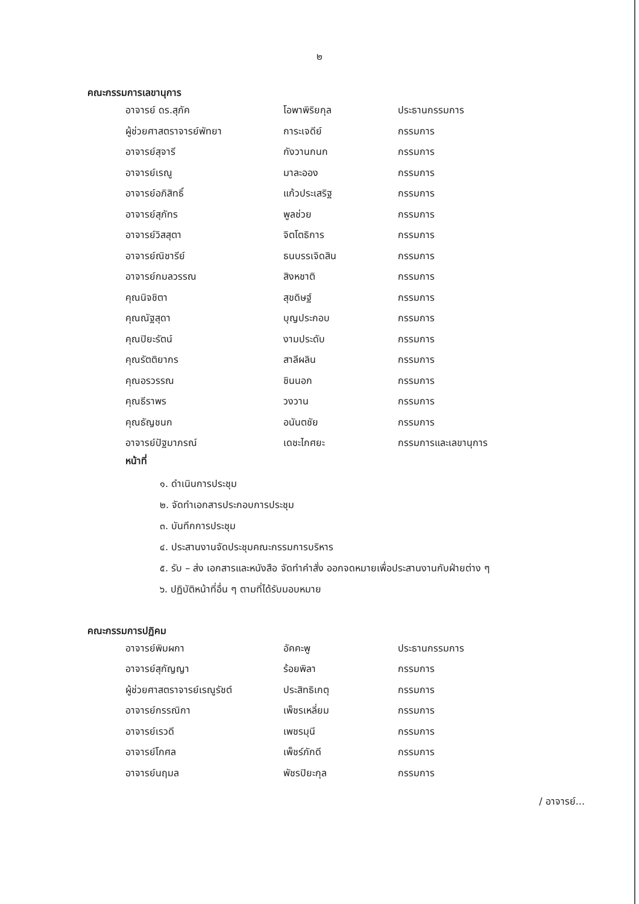๒
คณะกรรมการเลขานุการ
| อาจารย์ ดร.สุภัค | โอพาพิริยกุล | ประธานกรรมการ |
| ผู้ช่วยศาสตราจารย์พัทยา | การะเจดีย์ | กรรมการ |
| อาจารย์สุจารี | กังวานกนก | กรรมการ |
| อาจารย์เรณู | มาละออง | กรรมการ |
| อาจารย์อภิสิทธิ์ | แก้วประเสริฐ | กรรมการ |
| อาจารย์สุภัทร | พูลช่วย | กรรมการ |
| อาจารย์วิสสุตา | จิตโตธิการ | กรรมการ |
| อาจารย์ณิชารีย์ | ธนบรรเจิดสิน | กรรมการ |
| อาจารย์กมลวรรณ | สิงหชาติ | กรรมการ |
| คุณนิจชิตา | สุขดิษฐ์ | กรรมการ |
| คุณณัฐสุดา | บุญประกอบ | กรรมการ |
| คุณปิยะรัตน์ | งามประดับ | กรรมการ |
| คุณรัตติยากร | สาลีผลิน | กรรมการ |
| คุณอรวรรณ | ชินนอก | กรรมการ |
| คุณธีราพร | วงวาน | กรรมการ |
| คุณธัญชนก | อนันตชัย | กรรมการ |
| อาจารย์ปัฐมาภรณ์ | เดชะไกศยะ | กรรมการและเลขานุการ |
หน้าที่
๑. ดำเนินการประชุม
๒. จัดทำเอกสารประกอบการประชุม
๓. บันทึกการประชุม
๔. ประสานงานจัดประชุมคณะกรรมการบริหาร
๕. รับ – ส่ง เอกสารและหนังสือ จัดทำคำสั่ง ออกจดหมายเพื่อประสานงานกับฝ่ายต่าง ๆ
๖. ปฏิบัติหน้าที่อื่น ๆ ตามที่ได้รับมอบหมาย
คณะกรรมการปฏิคม
| อาจารย์พิมผกา | อัคคะพู | ประธานกรรมการ |
| อาจารย์สุกัญญา | ร้อยพิลา | กรรมการ |
| ผู้ช่วยศาสตราจารย์เรณูรัชต์ | ประสิทธิเกตุ | กรรมการ |
| อาจารย์กรรณิกา | เพ็ชรเหลี่ยม | กรรมการ |
| อาจารย์เรวดี | เพชรมุนี | กรรมการ |
| อาจารย์โกศล | เพ็ชร์ภักดี | กรรมการ |
| อาจารย์นฤมล | พัชรปิยะกุล | กรรมการ |
/ อาจารย์...